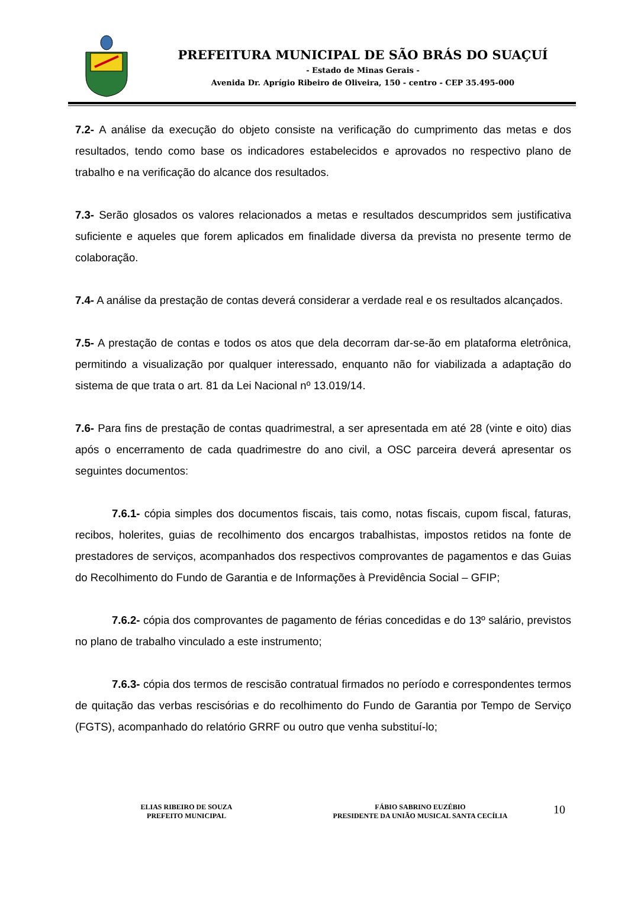PREFEITURA MUNICIPAL DE SÃO BRÁS DO SUAÇUÍ
- Estado de Minas Gerais -
Avenida Dr. Aprígio Ribeiro de Oliveira, 150 - centro - CEP 35.495-000
7.2- A análise da execução do objeto consiste na verificação do cumprimento das metas e dos resultados, tendo como base os indicadores estabelecidos e aprovados no respectivo plano de trabalho e na verificação do alcance dos resultados.
7.3- Serão glosados os valores relacionados a metas e resultados descumpridos sem justificativa suficiente e aqueles que forem aplicados em finalidade diversa da prevista no presente termo de colaboração.
7.4- A análise da prestação de contas deverá considerar a verdade real e os resultados alcançados.
7.5- A prestação de contas e todos os atos que dela decorram dar-se-ão em plataforma eletrônica, permitindo a visualização por qualquer interessado, enquanto não for viabilizada a adaptação do sistema de que trata o art. 81 da Lei Nacional nº 13.019/14.
7.6- Para fins de prestação de contas quadrimestral, a ser apresentada em até 28 (vinte e oito) dias após o encerramento de cada quadrimestre do ano civil, a OSC parceira deverá apresentar os seguintes documentos:
7.6.1- cópia simples dos documentos fiscais, tais como, notas fiscais, cupom fiscal, faturas, recibos, holerites, guias de recolhimento dos encargos trabalhistas, impostos retidos na fonte de prestadores de serviços, acompanhados dos respectivos comprovantes de pagamentos e das Guias do Recolhimento do Fundo de Garantia e de Informações à Previdência Social – GFIP;
7.6.2- cópia dos comprovantes de pagamento de férias concedidas e do 13º salário, previstos no plano de trabalho vinculado a este instrumento;
7.6.3- cópia dos termos de rescisão contratual firmados no período e correspondentes termos de quitação das verbas rescisórias e do recolhimento do Fundo de Garantia por Tempo de Serviço (FGTS), acompanhado do relatório GRRF ou outro que venha substituí-lo;
ELIAS RIBEIRO DE SOUZA
PREFEITO MUNICIPAL
FÁBIO SABRINO EUZÉBIO
PRESIDENTE DA UNIÃO MUSICAL SANTA CECÍLIA
10